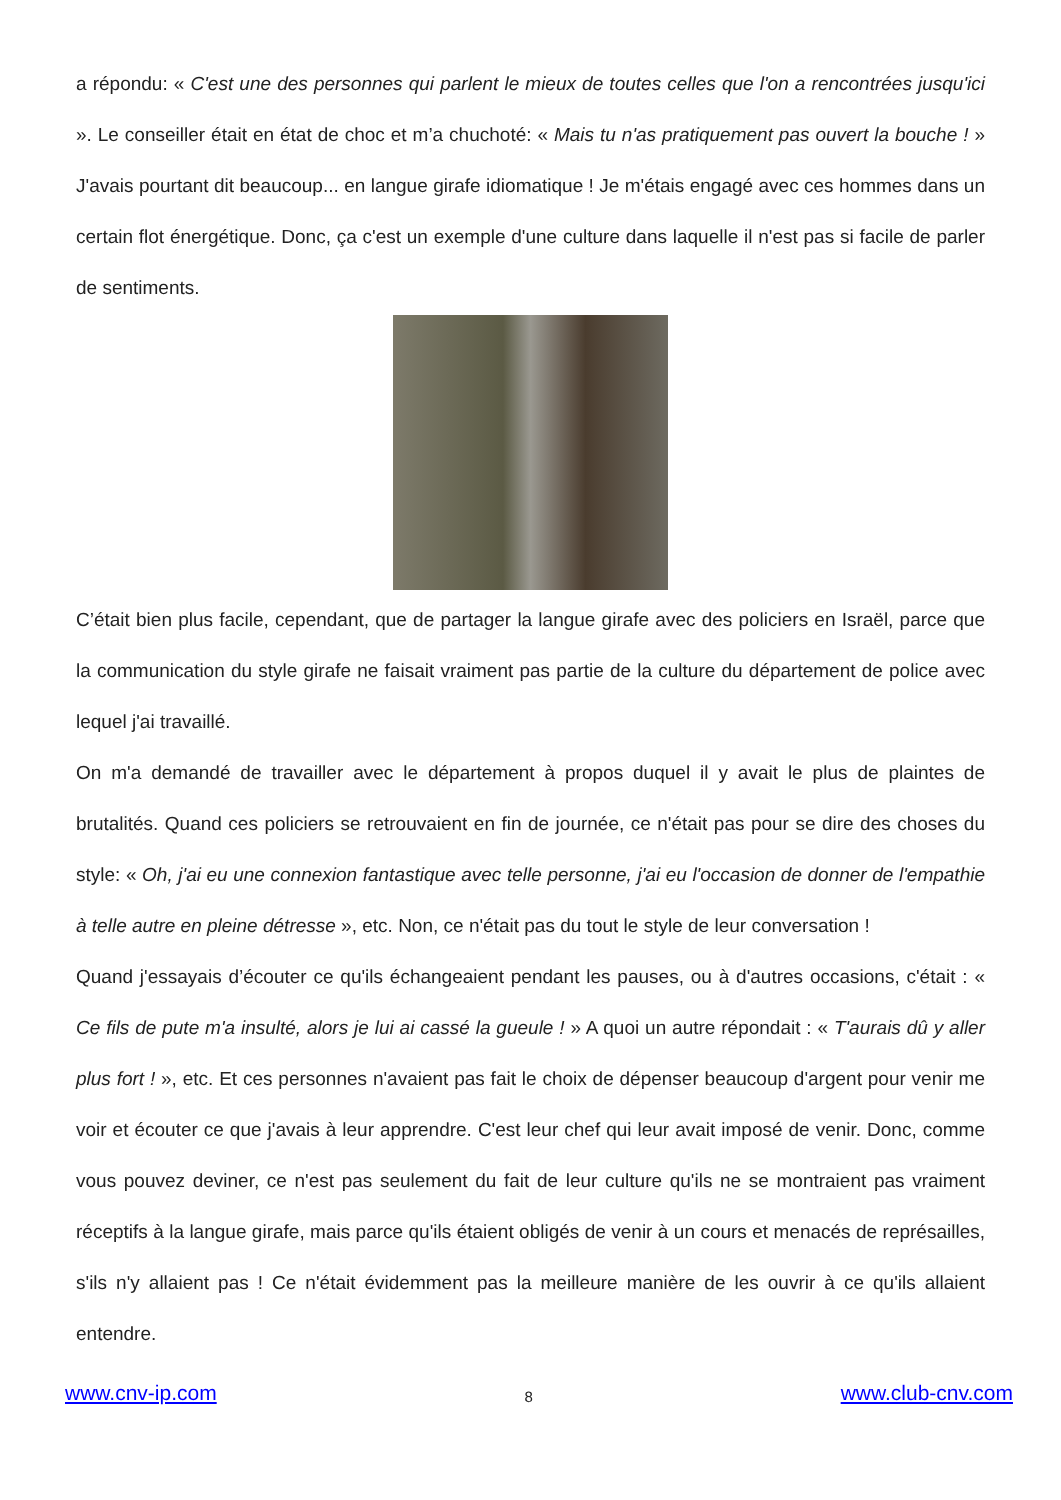a répondu: « C'est une des personnes qui parlent le mieux de toutes celles que l'on a rencontrées jusqu'ici ». Le conseiller était en état de choc et m’a chuchoté: « Mais tu n'as pratiquement pas ouvert la bouche ! » J'avais pourtant dit beaucoup... en langue girafe idiomatique ! Je m'étais engagé avec ces hommes dans un certain flot énergétique. Donc, ça c'est un exemple d'une culture dans laquelle il n'est pas si facile de parler de sentiments.
C’était bien plus facile, cependant, que de partager la langue girafe avec des policiers en Israël, parce que la communication du style girafe ne faisait vraiment pas partie de la culture du département de police avec lequel j'ai travaillé.
On m'a demandé de travailler avec le département à propos duquel il y avait le plus de plaintes de brutalités. Quand ces policiers se retrouvaient en fin de journée, ce n'était pas pour se dire des choses du style: « Oh, j'ai eu une connexion fantastique avec telle personne, j'ai eu l'occasion de donner de l'empathie à telle autre en pleine détresse », etc. Non, ce n'était pas du tout le style de leur conversation !
Quand j'essayais d’écouter ce qu'ils échangeaient pendant les pauses, ou à d'autres occasions, c'était : « Ce fils de pute m'a insulté, alors je lui ai cassé la gueule ! » A quoi un autre répondait : « T'aurais dû y aller plus fort ! », etc. Et ces personnes n'avaient pas fait le choix de dépenser beaucoup d'argent pour venir me voir et écouter ce que j'avais à leur apprendre. C'est leur chef qui leur avait imposé de venir. Donc, comme vous pouvez deviner, ce n'est pas seulement du fait de leur culture qu'ils ne se montraient pas vraiment réceptifs à la langue girafe, mais parce qu'ils étaient obligés de venir à un cours et menacés de représailles, s'ils n'y allaient pas ! Ce n'était évidemment pas la meilleure manière de les ouvrir à ce qu'ils allaient entendre.
www.cnv-ip.com 8 www.club-cnv.com